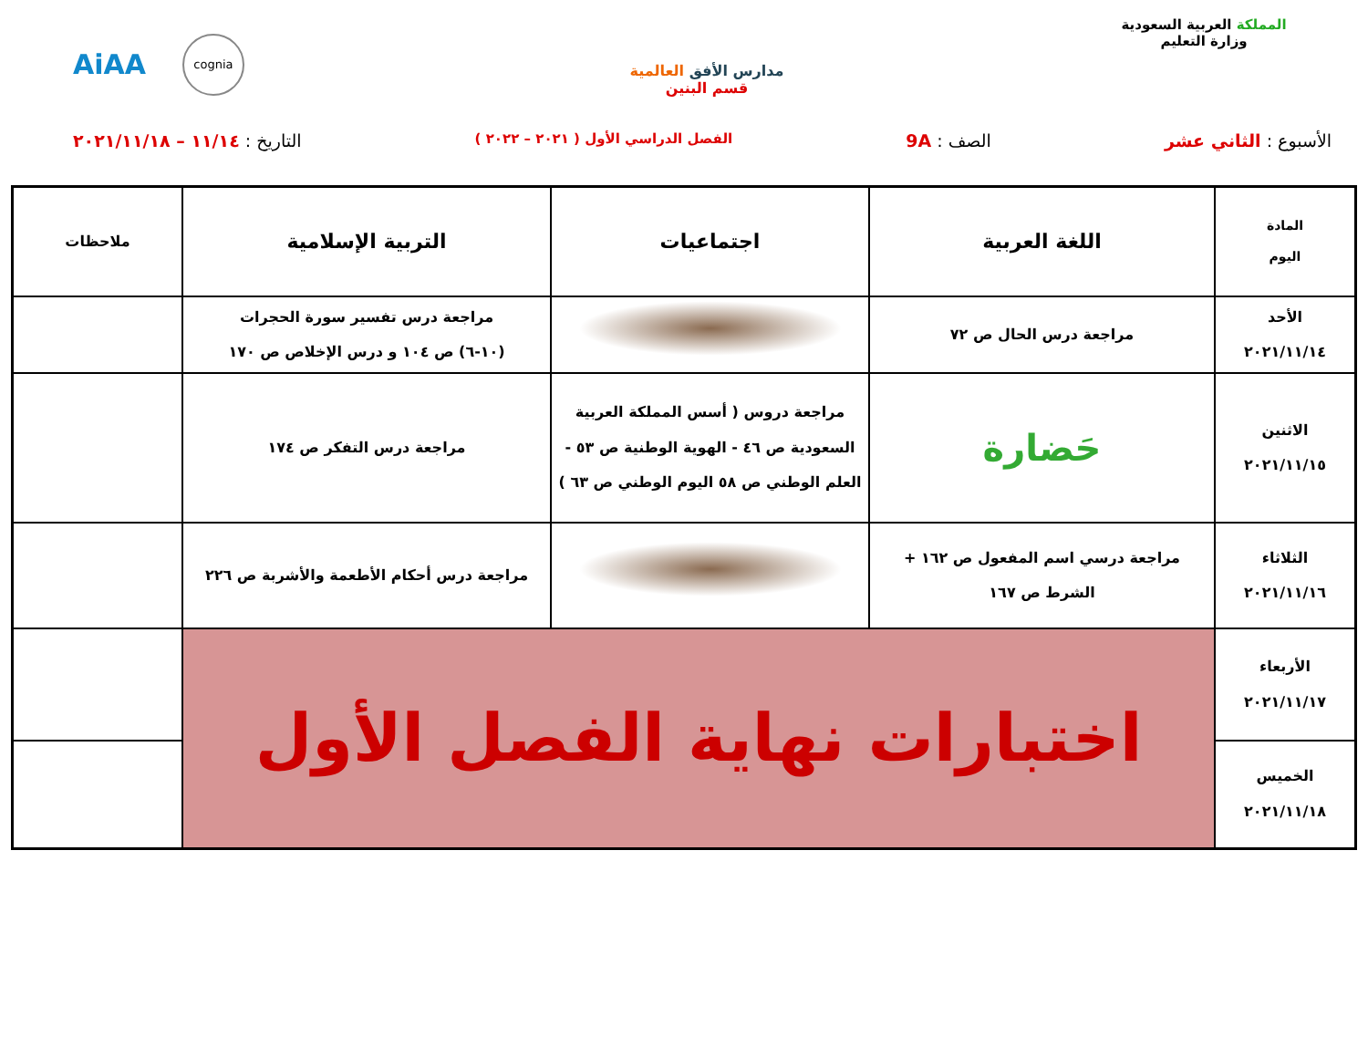المملكة العربية السعودية
وزارة التعليم
مدارس الأفق العالمية
قسم البنين
AiAA cognia
الأسبوع : الثاني عشر الصف : 9A
الفصل الدراسي الأول ( ٢٠٢١ – ٢٠٢٢ )
التاريخ : ١١/١٤ – ٢٠٢١/١١/١٨
| المادة اليوم | اللغة العربية | اجتماعيات | التربية الإسلامية | ملاحظات |
| --- | --- | --- | --- | --- |
| الأحد ٢٠٢١/١١/١٤ | مراجعة درس الحال ص ٧٢ | | مراجعة درس تفسير سورة الحجرات (١٠-٦) ص ١٠٤ و درس الإخلاص ص ١٧٠ | |
| الاثنين ٢٠٢١/١١/١٥ | حَضارة | مراجعة دروس ( أسس المملكة العربية السعودية ص ٤٦ - الهوية الوطنية ص ٥٣ - العلم الوطني ص ٥٨ اليوم الوطني ص ٦٣ ) | مراجعة درس التفكر ص ١٧٤ | |
| الثلاثاء ٢٠٢١/١١/١٦ | مراجعة درسي اسم المفعول ص ١٦٢ + الشرط ص ١٦٧ | | مراجعة درس أحكام الأطعمة والأشربة ص ٢٢٦ | |
| الأربعاء ٢٠٢١/١١/١٧ | اختبارات نهاية الفصل الأول | | | |
| الخميس ٢٠٢١/١١/١٨ | | | | |